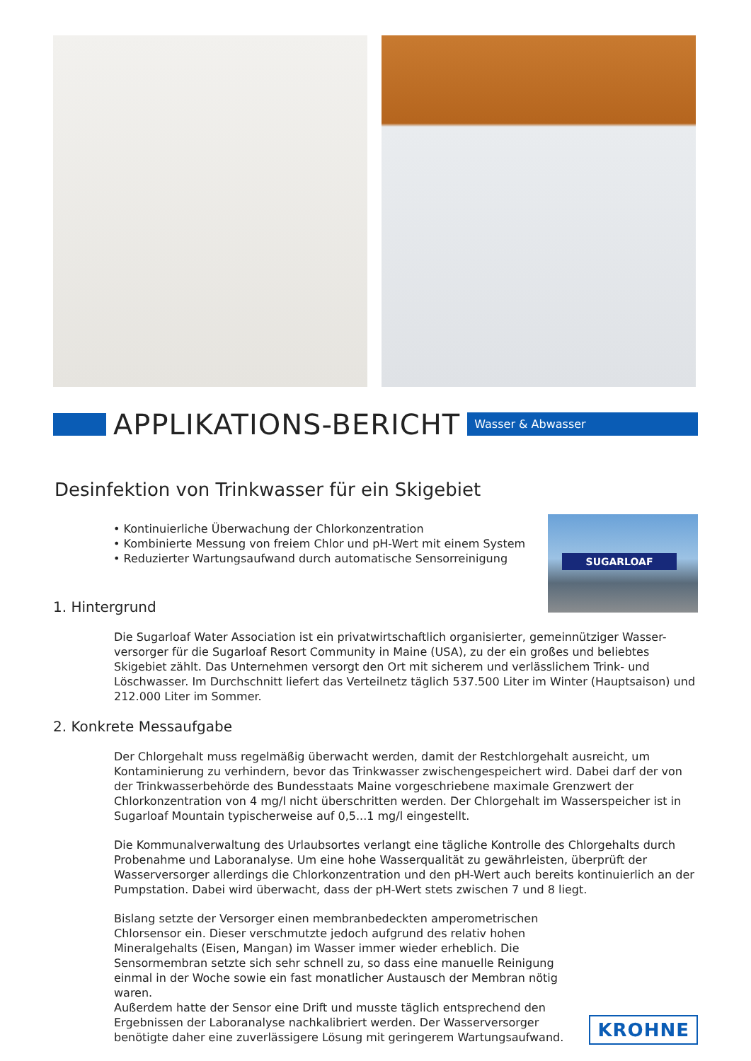APPLIKATIONS-BERICHT
Wasser & Abwasser
Desinfektion von Trinkwasser für ein Skigebiet
• Kontinuierliche Überwachung der Chlorkonzentration
• Kombinierte Messung von freiem Chlor und pH-Wert mit einem System
• Reduzierter Wartungsaufwand durch automatische Sensorreinigung
SUGARLOAF
1. Hintergrund
Die Sugarloaf Water Association ist ein privatwirtschaftlich organisierter, gemeinnütziger Wasser-versorger für die Sugarloaf Resort Community in Maine (USA), zu der ein großes und beliebtes Skigebiet zählt. Das Unternehmen versorgt den Ort mit sicherem und verlässlichem Trink- und Löschwasser. Im Durchschnitt liefert das Verteilnetz täglich 537.500 Liter im Winter (Hauptsaison) und 212.000 Liter im Sommer.
2. Konkrete Messaufgabe
Der Chlorgehalt muss regelmäßig überwacht werden, damit der Restchlorgehalt ausreicht, um Kontaminierung zu verhindern, bevor das Trinkwasser zwischengespeichert wird. Dabei darf der von der Trinkwasserbehörde des Bundesstaats Maine vorgeschriebene maximale Grenzwert der Chlorkonzentration von 4 mg/l nicht überschritten werden. Der Chlorgehalt im Wasserspeicher ist in Sugarloaf Mountain typischerweise auf 0,5...1 mg/l eingestellt.
Die Kommunalverwaltung des Urlaubsortes verlangt eine tägliche Kontrolle des Chlorgehalts durch Probenahme und Laboranalyse. Um eine hohe Wasserqualität zu gewährleisten, überprüft der Wasserversorger allerdings die Chlorkonzentration und den pH-Wert auch bereits kontinuierlich an der Pumpstation. Dabei wird überwacht, dass der pH-Wert stets zwischen 7 und 8 liegt.
Bislang setzte der Versorger einen membranbedeckten amperometrischen Chlorsensor ein. Dieser verschmutzte jedoch aufgrund des relativ hohen Mineralgehalts (Eisen, Mangan) im Wasser immer wieder erheblich. Die Sensormembran setzte sich sehr schnell zu, so dass eine manuelle Reinigung einmal in der Woche sowie ein fast monatlicher Austausch der Membran nötig waren.
Außerdem hatte der Sensor eine Drift und musste täglich entsprechend den Ergebnissen der Laboranalyse nachkalibriert werden. Der Wasserversorger benötigte daher eine zuverlässigere Lösung mit geringerem Wartungsaufwand.
KROHNE